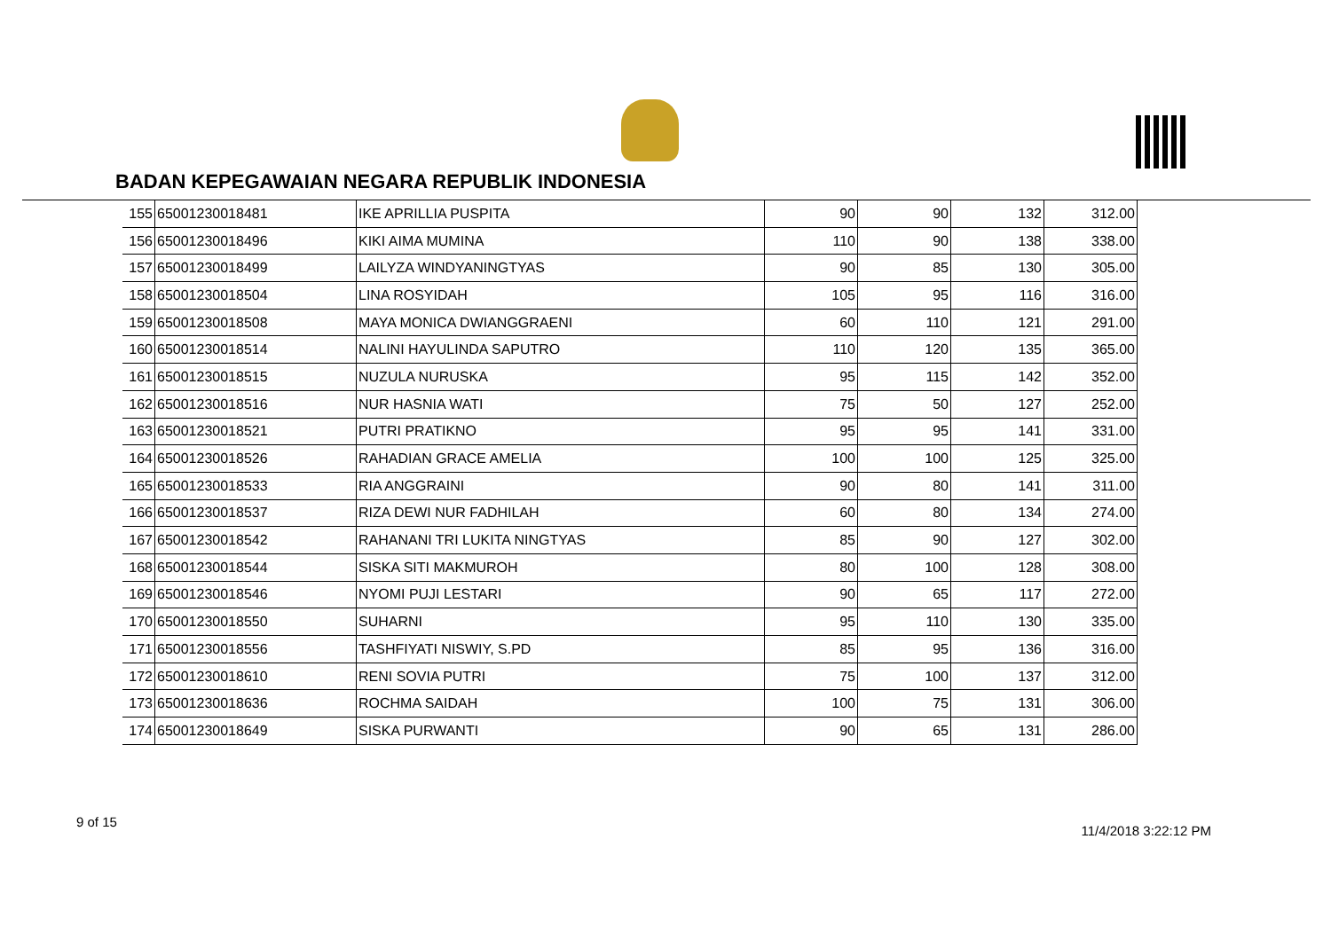BADAN KEPEGAWAIAN NEGARA REPUBLIK INDONESIA
| 155 | 65001230018481 | IKE APRILLIA PUSPITA | 90 | 90 | 132 | 312.00 |
| 156 | 65001230018496 | KIKI AIMA MUMINA | 110 | 90 | 138 | 338.00 |
| 157 | 65001230018499 | LAILYZA WINDYANINGTYAS | 90 | 85 | 130 | 305.00 |
| 158 | 65001230018504 | LINA ROSYIDAH | 105 | 95 | 116 | 316.00 |
| 159 | 65001230018508 | MAYA MONICA DWIANGGRAENI | 60 | 110 | 121 | 291.00 |
| 160 | 65001230018514 | NALINI HAYULINDA SAPUTRO | 110 | 120 | 135 | 365.00 |
| 161 | 65001230018515 | NUZULA NURUSKA | 95 | 115 | 142 | 352.00 |
| 162 | 65001230018516 | NUR HASNIA WATI | 75 | 50 | 127 | 252.00 |
| 163 | 65001230018521 | PUTRI PRATIKNO | 95 | 95 | 141 | 331.00 |
| 164 | 65001230018526 | RAHADIAN GRACE AMELIA | 100 | 100 | 125 | 325.00 |
| 165 | 65001230018533 | RIA ANGGRAINI | 90 | 80 | 141 | 311.00 |
| 166 | 65001230018537 | RIZA DEWI NUR FADHILAH | 60 | 80 | 134 | 274.00 |
| 167 | 65001230018542 | RAHANANI TRI LUKITA NINGTYAS | 85 | 90 | 127 | 302.00 |
| 168 | 65001230018544 | SISKA SITI MAKMUROH | 80 | 100 | 128 | 308.00 |
| 169 | 65001230018546 | NYOMI PUJI LESTARI | 90 | 65 | 117 | 272.00 |
| 170 | 65001230018550 | SUHARNI | 95 | 110 | 130 | 335.00 |
| 171 | 65001230018556 | TASHFIYATI NISWIY, S.PD | 85 | 95 | 136 | 316.00 |
| 172 | 65001230018610 | RENI SOVIA PUTRI | 75 | 100 | 137 | 312.00 |
| 173 | 65001230018636 | ROCHMA SAIDAH | 100 | 75 | 131 | 306.00 |
| 174 | 65001230018649 | SISKA PURWANTI | 90 | 65 | 131 | 286.00 |
9 of 15
11/4/2018 3:22:12 PM